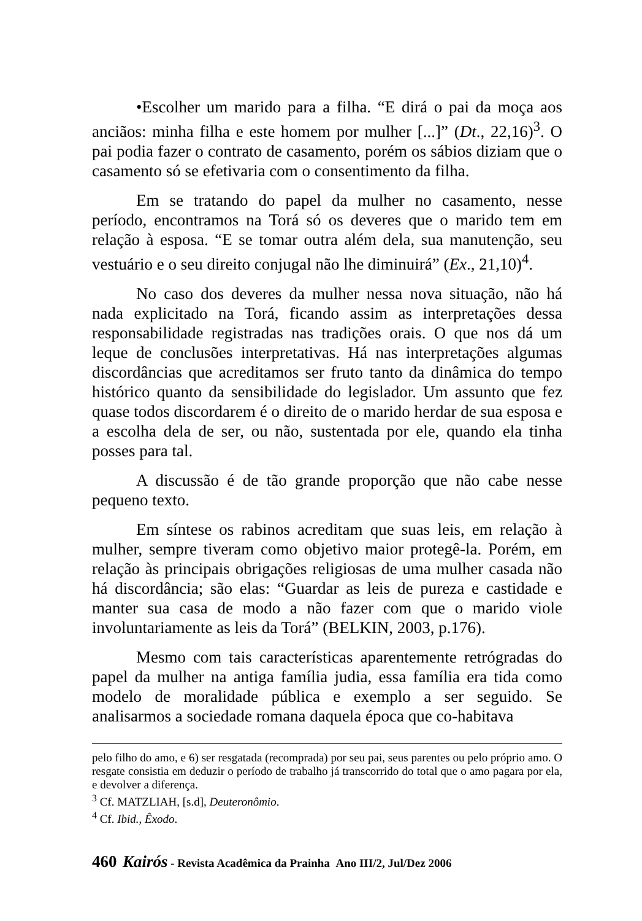•Escolher um marido para a filha. “E dirá o pai da moça aos anciãos: minha filha e este homem por mulher [...]” (Dt., 22,16)<sup>3</sup>. O pai podia fazer o contrato de casamento, porém os sábios diziam que o casamento só se efetivaria com o consentimento da filha.
Em se tratando do papel da mulher no casamento, nesse período, encontramos na Torá só os deveres que o marido tem em relação à esposa. “E se tomar outra além dela, sua manutenção, seu vestuário e o seu direito conjugal não lhe diminuirá” (Ex., 21,10)<sup>4</sup>.
No caso dos deveres da mulher nessa nova situação, não há nada explicitado na Torá, ficando assim as interpretações dessa responsabilidade registradas nas tradições orais. O que nos dá um leque de conclusões interpretativas. Há nas interpretações algumas discordâncias que acreditamos ser fruto tanto da dinâmica do tempo histórico quanto da sensibilidade do legislador. Um assunto que fez quase todos discordarem é o direito de o marido herdar de sua esposa e a escolha dela de ser, ou não, sustentada por ele, quando ela tinha posses para tal.
A discussão é de tão grande proporção que não cabe nesse pequeno texto.
Em síntese os rabinos acreditam que suas leis, em relação à mulher, sempre tiveram como objetivo maior protegê-la. Porém, em relação às principais obrigações religiosas de uma mulher casada não há discordância; são elas: “Guardar as leis de pureza e castidade e manter sua casa de modo a não fazer com que o marido viole involuntariamente as leis da Torá” (BELKIN, 2003, p.176).
Mesmo com tais características aparentemente retrógradas do papel da mulher na antiga família judia, essa família era tida como modelo de moralidade pública e exemplo a ser seguido. Se analisarmos a sociedade romana daquela época que co-habitava
pelo filho do amo, e 6) ser resgatada (recomprada) por seu pai, seus parentes ou pelo próprio amo. O resgate consistia em deduzir o período de trabalho já transcorrido do total que o amo pagara por ela, e devolver a diferença.
<sup>3</sup> Cf. MATZLIAH, [s.d], Deuteronômio.
<sup>4</sup> Cf. Ibid., Êxodo.
460 Kairós - Revista Acadêmica da Prainha Ano III/2, Jul/Dez 2006